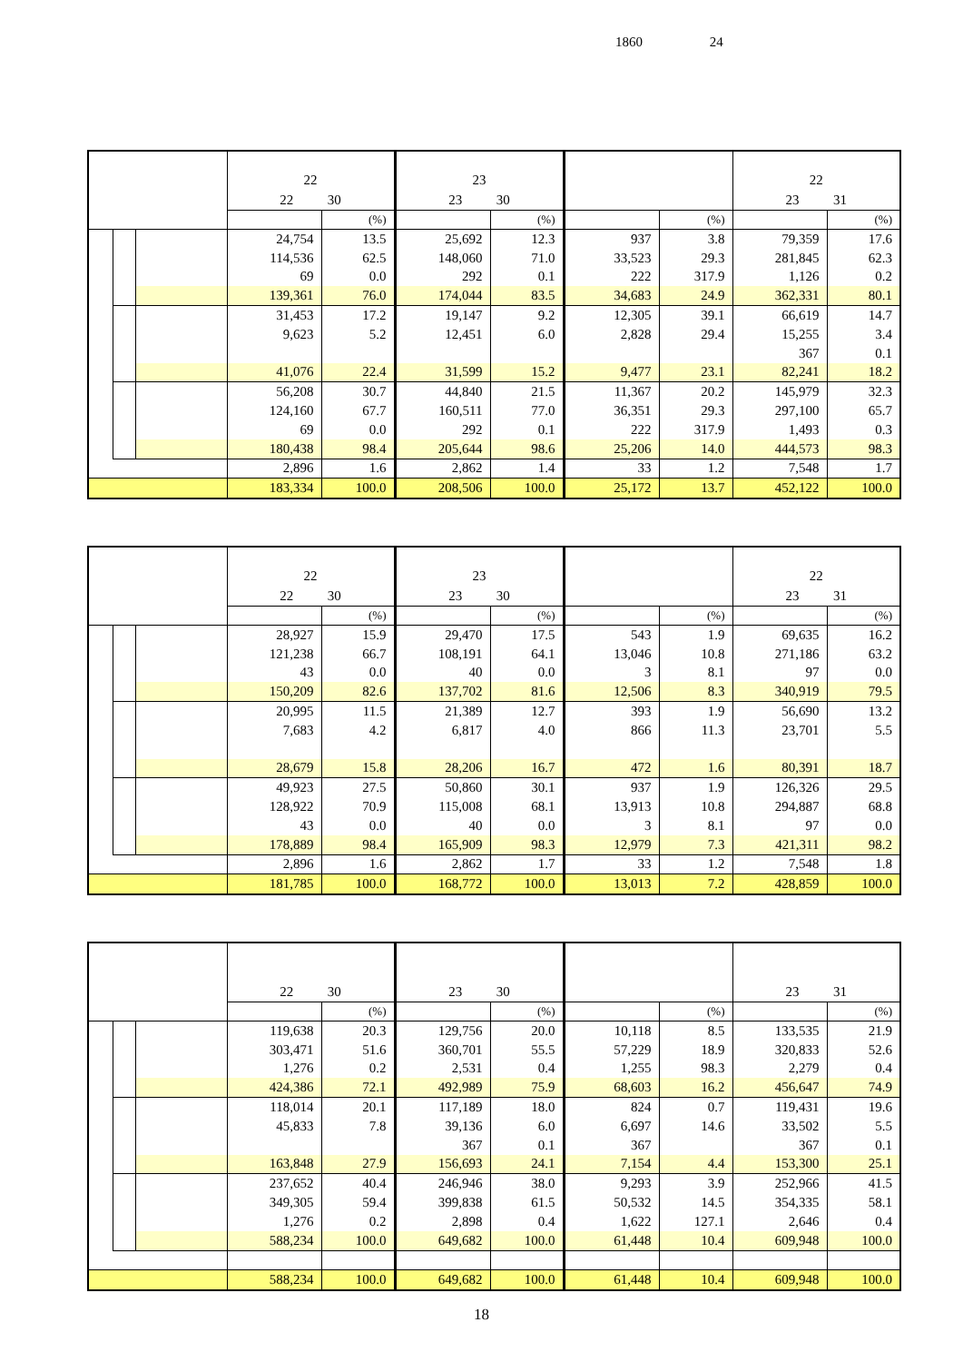1860 24
| | | | 22 22 30 | | 23 23 30 | | | | 22 23 31 | |
| --- | --- | --- | --- | --- | --- | --- | --- | --- | --- | --- |
| | | | | (%) | | (%) | | (%) | | (%) |
| | | | 24,754 | 13.5 | 25,692 | 12.3 | 937 | 3.8 | 79,359 | 17.6 |
| | | | 114,536 | 62.5 | 148,060 | 71.0 | 33,523 | 29.3 | 281,845 | 62.3 |
| | | | 69 | 0.0 | 292 | 0.1 | 222 | 317.9 | 1,126 | 0.2 |
| | | | 139,361 | 76.0 | 174,044 | 83.5 | 34,683 | 24.9 | 362,331 | 80.1 |
| | | | 31,453 | 17.2 | 19,147 | 9.2 | 12,305 | 39.1 | 66,619 | 14.7 |
| | | | 9,623 | 5.2 | 12,451 | 6.0 | 2,828 | 29.4 | 15,255 | 3.4 |
| | | | | | | | | | 367 | 0.1 |
| | | | 41,076 | 22.4 | 31,599 | 15.2 | 9,477 | 23.1 | 82,241 | 18.2 |
| | | | 56,208 | 30.7 | 44,840 | 21.5 | 11,367 | 20.2 | 145,979 | 32.3 |
| | | | 124,160 | 67.7 | 160,511 | 77.0 | 36,351 | 29.3 | 297,100 | 65.7 |
| | | | 69 | 0.0 | 292 | 0.1 | 222 | 317.9 | 1,493 | 0.3 |
| | | | 180,438 | 98.4 | 205,644 | 98.6 | 25,206 | 14.0 | 444,573 | 98.3 |
| | | | 2,896 | 1.6 | 2,862 | 1.4 | 33 | 1.2 | 7,548 | 1.7 |
| | | | 183,334 | 100.0 | 208,506 | 100.0 | 25,172 | 13.7 | 452,122 | 100.0 |
| | | | 22 22 30 | | 23 23 30 | | | | 22 23 31 | |
| --- | --- | --- | --- | --- | --- | --- | --- | --- | --- | --- |
| | | | | (%) | | (%) | | (%) | | (%) |
| | | | 28,927 | 15.9 | 29,470 | 17.5 | 543 | 1.9 | 69,635 | 16.2 |
| | | | 121,238 | 66.7 | 108,191 | 64.1 | 13,046 | 10.8 | 271,186 | 63.2 |
| | | | 43 | 0.0 | 40 | 0.0 | 3 | 8.1 | 97 | 0.0 |
| | | | 150,209 | 82.6 | 137,702 | 81.6 | 12,506 | 8.3 | 340,919 | 79.5 |
| | | | 20,995 | 11.5 | 21,389 | 12.7 | 393 | 1.9 | 56,690 | 13.2 |
| | | | 7,683 | 4.2 | 6,817 | 4.0 | 866 | 11.3 | 23,701 | 5.5 |
| | | | 28,679 | 15.8 | 28,206 | 16.7 | 472 | 1.6 | 80,391 | 18.7 |
| | | | 49,923 | 27.5 | 50,860 | 30.1 | 937 | 1.9 | 126,326 | 29.5 |
| | | | 128,922 | 70.9 | 115,008 | 68.1 | 13,913 | 10.8 | 294,887 | 68.8 |
| | | | 43 | 0.0 | 40 | 0.0 | 3 | 8.1 | 97 | 0.0 |
| | | | 178,889 | 98.4 | 165,909 | 98.3 | 12,979 | 7.3 | 421,311 | 98.2 |
| | | | 2,896 | 1.6 | 2,862 | 1.7 | 33 | 1.2 | 7,548 | 1.8 |
| | | | 181,785 | 100.0 | 168,772 | 100.0 | 13,013 | 7.2 | 428,859 | 100.0 |
| | | | 22 30 | | 23 30 | | | | 23 31 | |
| --- | --- | --- | --- | --- | --- | --- | --- | --- | --- | --- |
| | | | | (%) | | (%) | | (%) | | (%) |
| | | | 119,638 | 20.3 | 129,756 | 20.0 | 10,118 | 8.5 | 133,535 | 21.9 |
| | | | 303,471 | 51.6 | 360,701 | 55.5 | 57,229 | 18.9 | 320,833 | 52.6 |
| | | | 1,276 | 0.2 | 2,531 | 0.4 | 1,255 | 98.3 | 2,279 | 0.4 |
| | | | 424,386 | 72.1 | 492,989 | 75.9 | 68,603 | 16.2 | 456,647 | 74.9 |
| | | | 118,014 | 20.1 | 117,189 | 18.0 | 824 | 0.7 | 119,431 | 19.6 |
| | | | 45,833 | 7.8 | 39,136 | 6.0 | 6,697 | 14.6 | 33,502 | 5.5 |
| | | | | | 367 | 0.1 | 367 | | 367 | 0.1 |
| | | | 163,848 | 27.9 | 156,693 | 24.1 | 7,154 | 4.4 | 153,300 | 25.1 |
| | | | 237,652 | 40.4 | 246,946 | 38.0 | 9,293 | 3.9 | 252,966 | 41.5 |
| | | | 349,305 | 59.4 | 399,838 | 61.5 | 50,532 | 14.5 | 354,335 | 58.1 |
| | | | 1,276 | 0.2 | 2,898 | 0.4 | 1,622 | 127.1 | 2,646 | 0.4 |
| | | | 588,234 | 100.0 | 649,682 | 100.0 | 61,448 | 10.4 | 609,948 | 100.0 |
| | | | 588,234 | 100.0 | 649,682 | 100.0 | 61,448 | 10.4 | 609,948 | 100.0 |
18